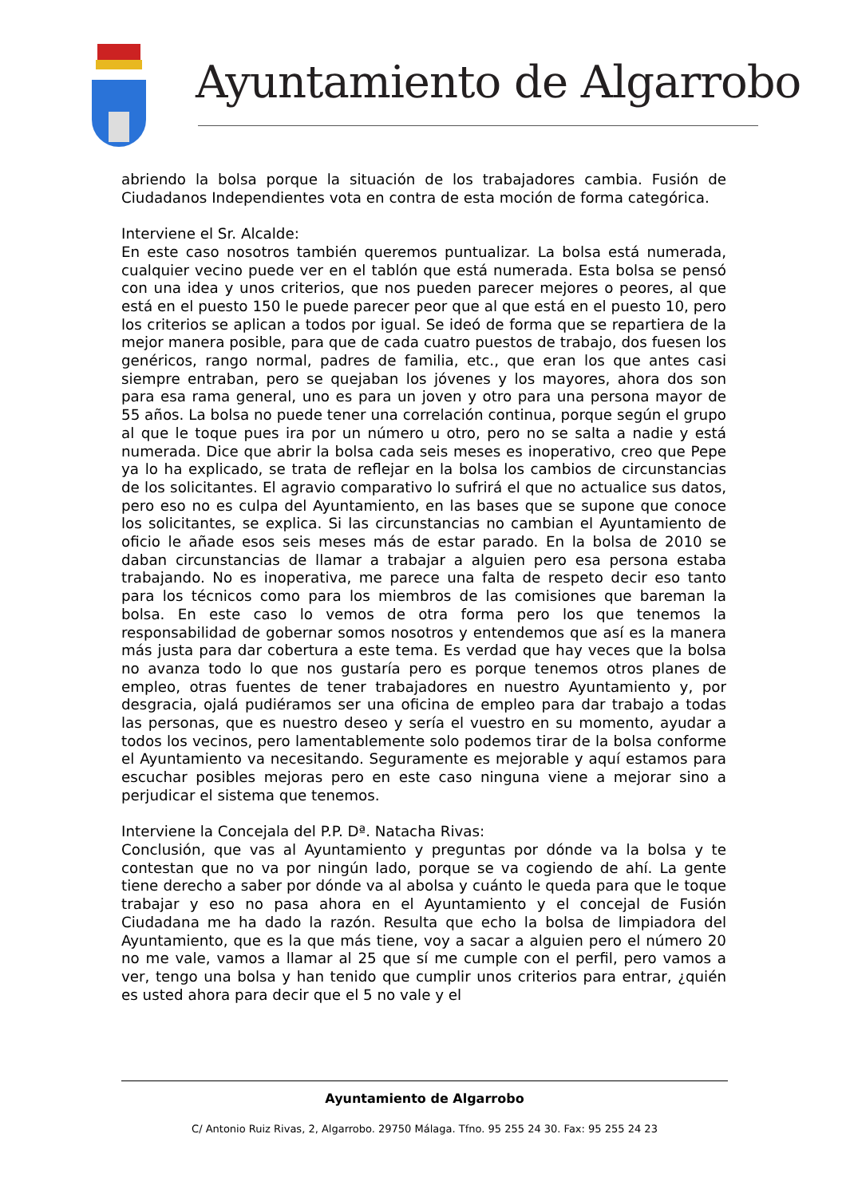Ayuntamiento de Algarrobo
abriendo la bolsa porque la situación de los trabajadores cambia. Fusión de Ciudadanos Independientes vota en contra de esta moción de forma categórica.
Interviene el Sr. Alcalde:
En este caso nosotros también queremos puntualizar. La bolsa está numerada, cualquier vecino puede ver en el tablón que está numerada. Esta bolsa se pensó con una idea y unos criterios, que nos pueden parecer mejores o peores, al que está en el puesto 150 le puede parecer peor que al que está en el puesto 10, pero los criterios se aplican a todos por igual. Se ideó de forma que se repartiera de la mejor manera posible, para que de cada cuatro puestos de trabajo, dos fuesen los genéricos, rango normal, padres de familia, etc., que eran los que antes casi siempre entraban, pero se quejaban los jóvenes y los mayores, ahora dos son para esa rama general, uno es para un joven y otro para una persona mayor de 55 años. La bolsa no puede tener una correlación continua, porque según el grupo al que le toque pues ira por un número u otro, pero no se salta a nadie y está numerada. Dice que abrir la bolsa cada seis meses es inoperativo, creo que Pepe ya lo ha explicado, se trata de reflejar en la bolsa los cambios de circunstancias de los solicitantes. El agravio comparativo lo sufrirá el que no actualice sus datos, pero eso no es culpa del Ayuntamiento, en las bases que se supone que conoce los solicitantes, se explica. Si las circunstancias no cambian el Ayuntamiento de oficio le añade esos seis meses más de estar parado. En la bolsa de 2010 se daban circunstancias de llamar a trabajar a alguien pero esa persona estaba trabajando. No es inoperativa, me parece una falta de respeto decir eso tanto para los técnicos como para los miembros de las comisiones que bareman la bolsa. En este caso lo vemos de otra forma pero los que tenemos la responsabilidad de gobernar somos nosotros y entendemos que así es la manera más justa para dar cobertura a este tema. Es verdad que hay veces que la bolsa no avanza todo lo que nos gustaría pero es porque tenemos otros planes de empleo, otras fuentes de tener trabajadores en nuestro Ayuntamiento y, por desgracia, ojalá pudiéramos ser una oficina de empleo para dar trabajo a todas las personas, que es nuestro deseo y sería el vuestro en su momento, ayudar a todos los vecinos, pero lamentablemente solo podemos tirar de la bolsa conforme el Ayuntamiento va necesitando. Seguramente es mejorable y aquí estamos para escuchar posibles mejoras pero en este caso ninguna viene a mejorar sino a perjudicar el sistema que tenemos.
Interviene la Concejala del P.P. Dª. Natacha Rivas:
Conclusión, que vas al Ayuntamiento y preguntas por dónde va la bolsa y te contestan que no va por ningún lado, porque se va cogiendo de ahí. La gente tiene derecho a saber por dónde va al abolsa y cuánto le queda para que le toque trabajar y eso no pasa ahora en el Ayuntamiento y el concejal de Fusión Ciudadana me ha dado la razón. Resulta que echo la bolsa de limpiadora del Ayuntamiento, que es la que más tiene, voy a sacar a alguien pero el número 20 no me vale, vamos a llamar al 25 que sí me cumple con el perfil, pero vamos a ver, tengo una bolsa y han tenido que cumplir unos criterios para entrar, ¿quién es usted ahora para decir que el 5 no vale y el
Ayuntamiento de Algarrobo
C/ Antonio Ruiz Rivas, 2, Algarrobo. 29750 Málaga. Tfno. 95 255 24 30. Fax: 95 255 24 23